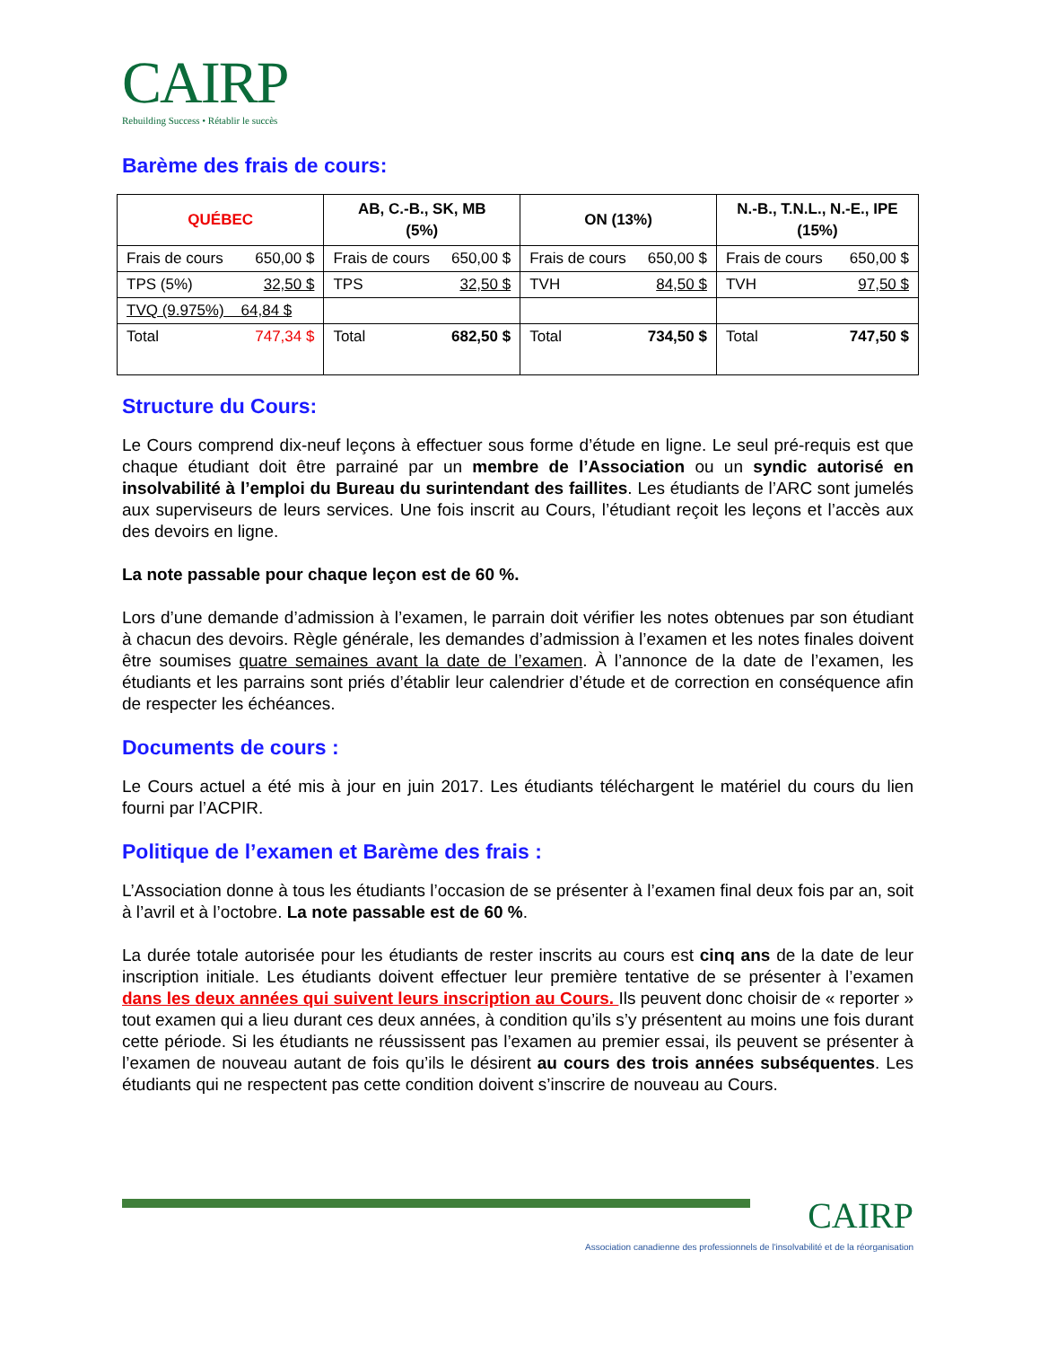CAIRP
Rebuilding Success • Rétablir le succès
Barème des frais de cours:
| QUÉBEC | AB, C.-B., SK, MB (5%) | ON (13%) | N.-B., T.N.L., N.-E., IPE (15%) |
| --- | --- | --- | --- |
| Frais de cours 650,00 $ | Frais de cours 650,00 $ | Frais de cours 650,00 $ | Frais de cours 650,00 $ |
| TPS (5%) 32,50 $ | TPS 32,50 $ | TVH 84,50 $ | TVH 97,50 $ |
| TVQ (9.975%) 64,84 $ | | | |
| Total 747,34 $ | Total 682,50 $ | Total 734,50 $ | Total 747,50 $ |
Structure du Cours:
Le Cours comprend dix-neuf leçons à effectuer sous forme d’étude en ligne. Le seul pré-requis est que chaque étudiant doit être parrainé par un membre de l’Association ou un syndic autorisé en insolvabilité à l’emploi du Bureau du surintendant des faillites. Les étudiants de l’ARC sont jumelés aux superviseurs de leurs services. Une fois inscrit au Cours, l’étudiant reçoit les leçons et l’accès aux des devoirs en ligne.
La note passable pour chaque leçon est de 60 %.
Lors d’une demande d’admission à l’examen, le parrain doit vérifier les notes obtenues par son étudiant à chacun des devoirs. Règle générale, les demandes d’admission à l’examen et les notes finales doivent être soumises quatre semaines avant la date de l’examen. À l’annonce de la date de l’examen, les étudiants et les parrains sont priés d’établir leur calendrier d’étude et de correction en conséquence afin de respecter les échéances.
Documents de cours :
Le Cours actuel a été mis à jour en juin 2017. Les étudiants téléchargent le matériel du cours du lien fourni par l’ACPIR.
Politique de l’examen et Barème des frais :
L’Association donne à tous les étudiants l’occasion de se présenter à l’examen final deux fois par an, soit à l’avril et à l’octobre. La note passable est de 60 %.
La durée totale autorisée pour les étudiants de rester inscrits au cours est cinq ans de la date de leur inscription initiale. Les étudiants doivent effectuer leur première tentative de se présenter à l’examen dans les deux années qui suivent leurs inscription au Cours. Ils peuvent donc choisir de « reporter » tout examen qui a lieu durant ces deux années, à condition qu’ils s’y présentent au moins une fois durant cette période. Si les étudiants ne réussissent pas l’examen au premier essai, ils peuvent se présenter à l’examen de nouveau autant de fois qu’ils le désirent au cours des trois années subséquentes. Les étudiants qui ne respectent pas cette condition doivent s’inscrire de nouveau au Cours.
CAIRP
Association canadienne des professionnels de l'insolvabilité et de la réorganisation